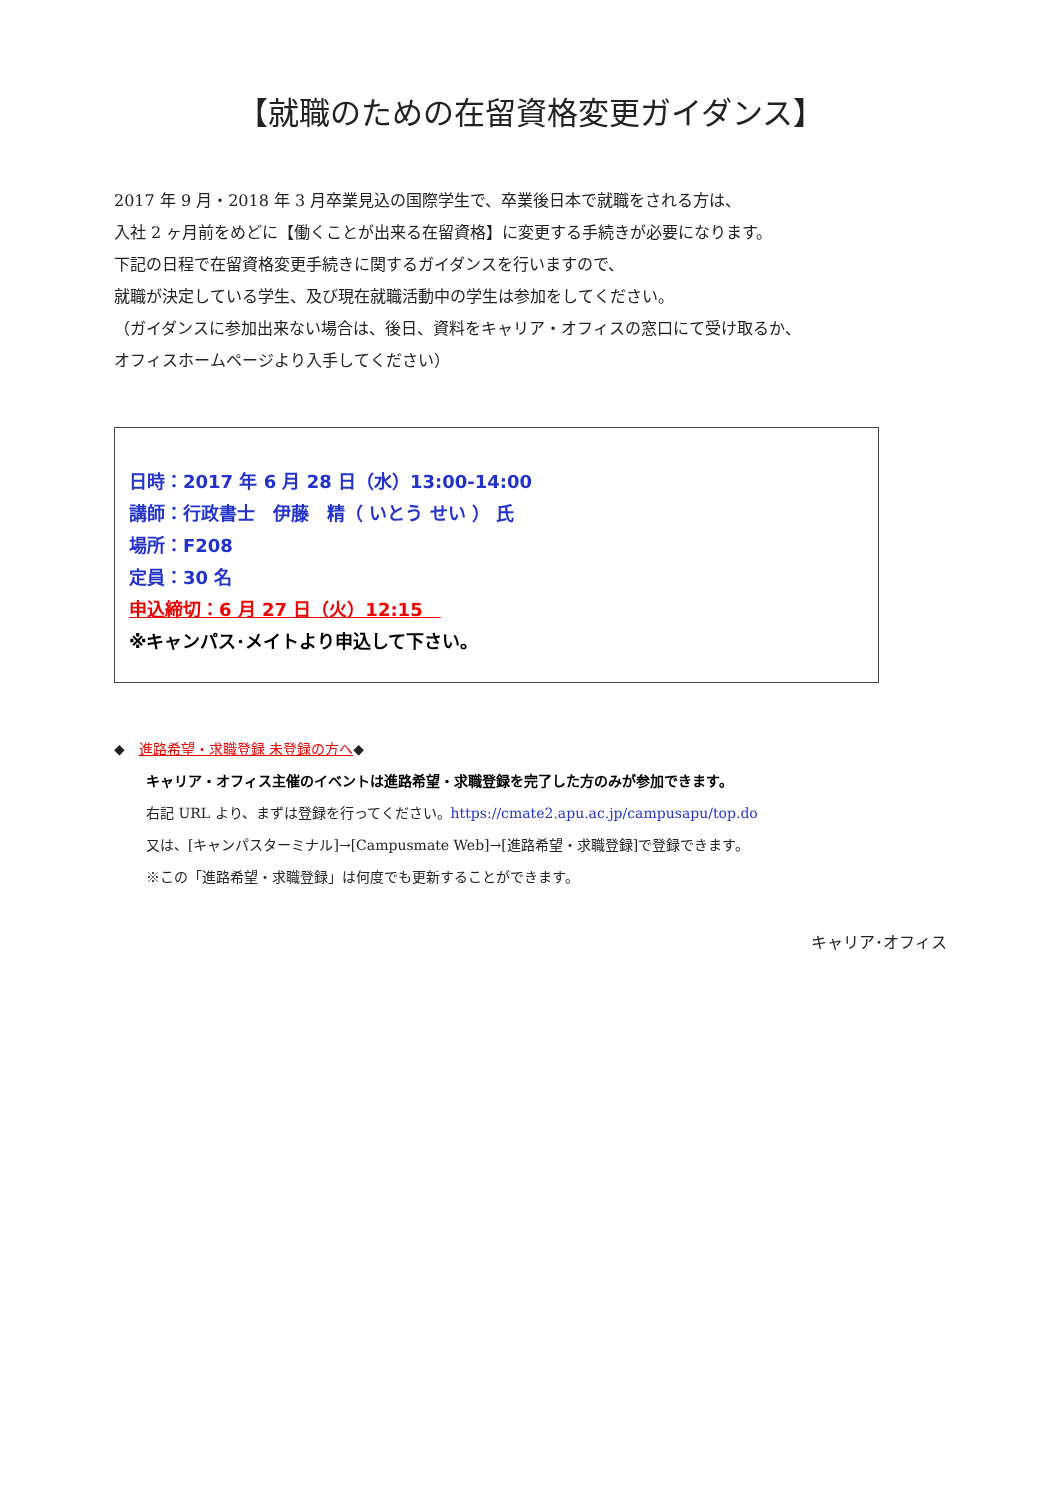【就職のための在留資格変更ガイダンス】
2017 年 9 月・2018 年 3 月卒業見込の国際学生で、卒業後日本で就職をされる方は、
入社 2 ヶ月前をめどに【働くことが出来る在留資格】に変更する手続きが必要になります。
下記の日程で在留資格変更手続きに関するガイダンスを行いますので、
就職が決定している学生、及び現在就職活動中の学生は参加をしてください。
（ガイダンスに参加出来ない場合は、後日、資料をキャリア・オフィスの窓口にて受け取るか、
オフィスホームページより入手してください）
日時：2017 年 6 月 28 日（水）13:00-14:00
講師：行政書士　伊藤　精（ いとう せい ） 氏
場所：F208
定員：30 名
申込締切：6 月 27 日（火）12:15　
※キャンパス･メイトより申込して下さい。
◆　進路希望・求職登録 未登録の方へ◆
キャリア・オフィス主催のイベントは進路希望・求職登録を完了した方のみが参加できます。
右記 URL より、まずは登録を行ってください。https://cmate2.apu.ac.jp/campusapu/top.do
又は、[キャンパスターミナル]→[Campusmate Web]→[進路希望・求職登録]で登録できます。
※この「進路希望・求職登録」は何度でも更新することができます。
キャリア･オフィス